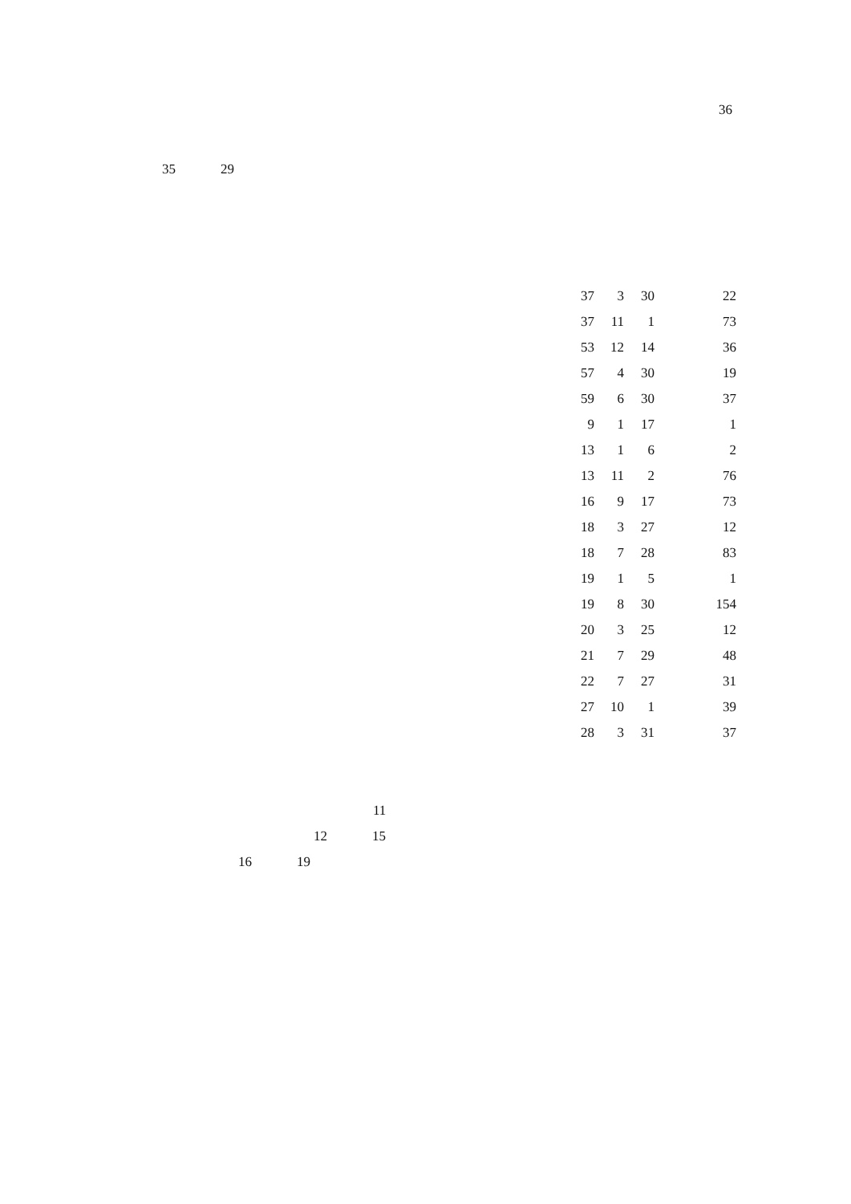36
35 29
| 37 | 3 | 30 | 22 |
| 37 | 11 | 1 | 73 |
| 53 | 12 | 14 | 36 |
| 57 | 4 | 30 | 19 |
| 59 | 6 | 30 | 37 |
| 9 | 1 | 17 | 1 |
| 13 | 1 | 6 | 2 |
| 13 | 11 | 2 | 76 |
| 16 | 9 | 17 | 73 |
| 18 | 3 | 27 | 12 |
| 18 | 7 | 28 | 83 |
| 19 | 1 | 5 | 1 |
| 19 | 8 | 30 | 154 |
| 20 | 3 | 25 | 12 |
| 21 | 7 | 29 | 48 |
| 22 | 7 | 27 | 31 |
| 27 | 10 | 1 | 39 |
| 28 | 3 | 31 | 37 |
11
12 15
16 19